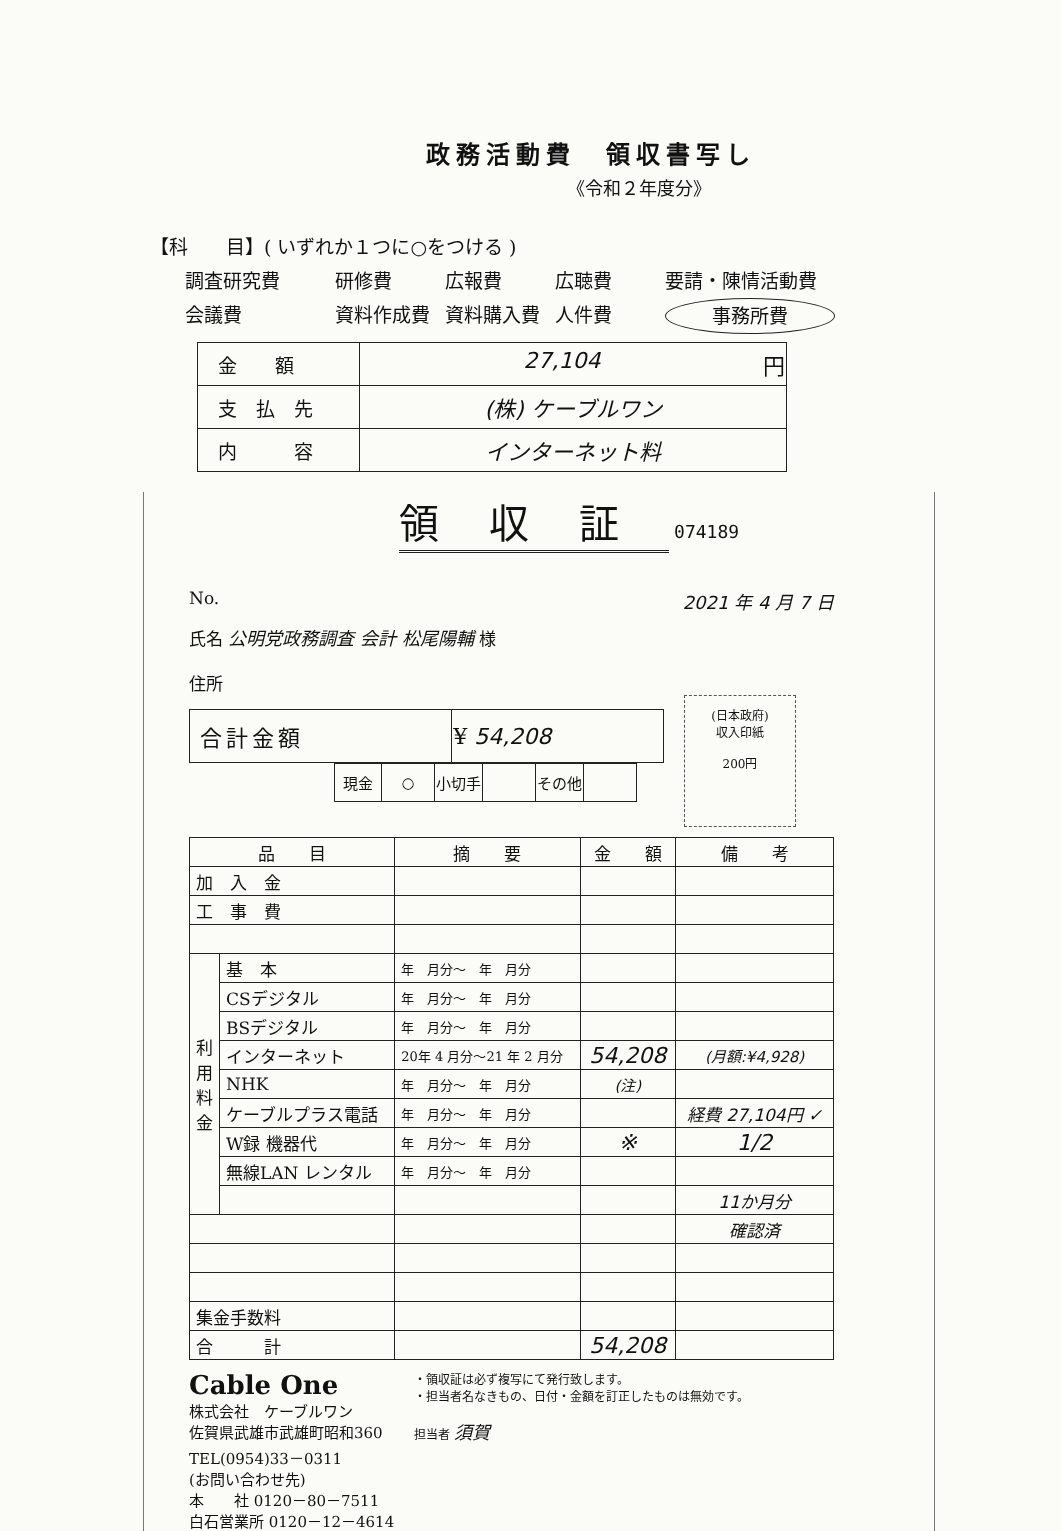政務活動費　領収書写し
《令和２年度分》
【科　　目】( いずれか１つに○をつける )
調査研究費 研修費 広報費 広聴費 要請・陳情活動費 会議費 資料作成費 資料購入費 人件費 事務所費
| 金 額 | 27,104 円 |
| 支 払 先 | (株) ケーブルワン |
| 内 容 | インターネット料 |
領収証 074189
No. 2021 年 4 月 7 日
氏名 公明党政務調査 会計 松尾陽輔 様
住所
| 合計金額 | ¥ 54,208 |
| 現金 | ○ | 小切手 | | その他 | |
(日本政府)
収入印紙
200円
| 品 目 | | 摘 要 | 金 額 | 備 考 |
| 加 入 金 | | | | |
| 工 事 費 | | | | |
| 利 用 料 金 | 基 本 | 年 月分～ 年 月分 | | |
| | CSデジタル | 年 月分～ 年 月分 | | |
| | BSデジタル | 年 月分～ 年 月分 | | |
| | インターネット | 20年 4 月分～21 年 2 月分 | 54,208 | (月額:¥4,928) |
| | NHK | 年 月分～ 年 月分 | (注) | |
| | ケーブルプラス電話 | 年 月分～ 年 月分 | | 経費 27,104円 ✓ |
| | W録 機器代 | 年 月分～ 年 月分 | ※ | 1/2 |
| | 無線LAN レンタル | 年 月分～ 年 月分 | | |
| | | | | 11か月分 |
| | | | | 確認済 |
| 集金手数料 | | | | |
| 合 計 | | | 54,208 | |
Cable One
株式会社　ケーブルワン
佐賀県武雄市武雄町昭和360
TEL(0954)33－0311
(お問い合わせ先)
本　　社 0120－80－7511
白石営業所 0120－12－4614
・領収証は必ず複写にて発行致します。
・担当者名なきもの、日付・金額を訂正したものは無効です。
担当者 須賀